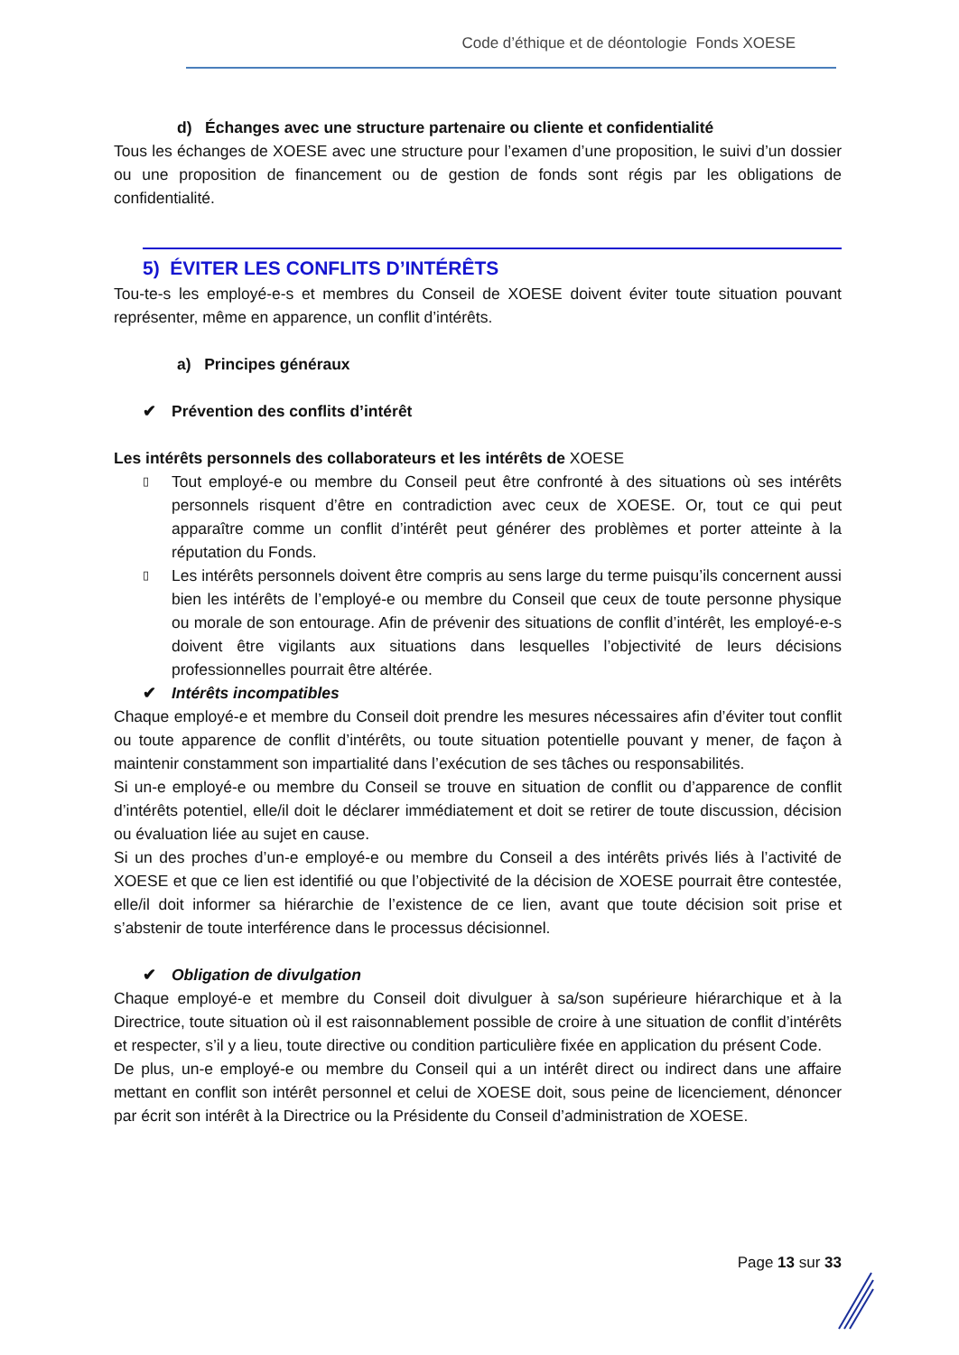Code d’éthique et de déontologie Fonds XOESE
d) Échanges avec une structure partenaire ou cliente et confidentialité
Tous les échanges de XOESE avec une structure pour l’examen d’une proposition, le suivi d’un dossier ou une proposition de financement ou de gestion de fonds sont régis par les obligations de confidentialité.
5) ÉVITER LES CONFLITS D’INTÉRÊTS
Tou-te-s les employé-e-s et membres du Conseil de XOESE doivent éviter toute situation pouvant représenter, même en apparence, un conflit d’intérêts.
a) Principes généraux
✔ Prévention des conflits d’intérêt
Les intérêts personnels des collaborateurs et les intérêts de XOESE
▯ Tout employé-e ou membre du Conseil peut être confronté à des situations où ses intérêts personnels risquent d’être en contradiction avec ceux de XOESE. Or, tout ce qui peut apparaître comme un conflit d’intérêt peut générer des problèmes et porter atteinte à la réputation du Fonds.
▯ Les intérêts personnels doivent être compris au sens large du terme puisqu’ils concernent aussi bien les intérêts de l’employé-e ou membre du Conseil que ceux de toute personne physique ou morale de son entourage. Afin de prévenir des situations de conflit d’intérêt, les employé-e-s doivent être vigilants aux situations dans lesquelles l’objectivité de leurs décisions professionnelles pourrait être altérée.
✔ Intérêts incompatibles
Chaque employé-e et membre du Conseil doit prendre les mesures nécessaires afin d’éviter tout conflit ou toute apparence de conflit d’intérêts, ou toute situation potentielle pouvant y mener, de façon à maintenir constamment son impartialité dans l’exécution de ses tâches ou responsabilités.
Si un-e employé-e ou membre du Conseil se trouve en situation de conflit ou d’apparence de conflit d’intérêts potentiel, elle/il doit le déclarer immédiatement et doit se retirer de toute discussion, décision ou évaluation liée au sujet en cause.
Si un des proches d’un-e employé-e ou membre du Conseil a des intérêts privés liés à l’activité de XOESE et que ce lien est identifié ou que l’objectivité de la décision de XOESE pourrait être contestée, elle/il doit informer sa hiérarchie de l’existence de ce lien, avant que toute décision soit prise et s’abstenir de toute interférence dans le processus décisionnel.
✔ Obligation de divulgation
Chaque employé-e et membre du Conseil doit divulguer à sa/son supérieure hiérarchique et à la Directrice, toute situation où il est raisonnablement possible de croire à une situation de conflit d’intérêts et respecter, s’il y a lieu, toute directive ou condition particulière fixée en application du présent Code.
De plus, un-e employé-e ou membre du Conseil qui a un intérêt direct ou indirect dans une affaire mettant en conflit son intérêt personnel et celui de XOESE doit, sous peine de licenciement, dénoncer par écrit son intérêt à la Directrice ou la Présidente du Conseil d’administration de XOESE.
Page 13 sur 33